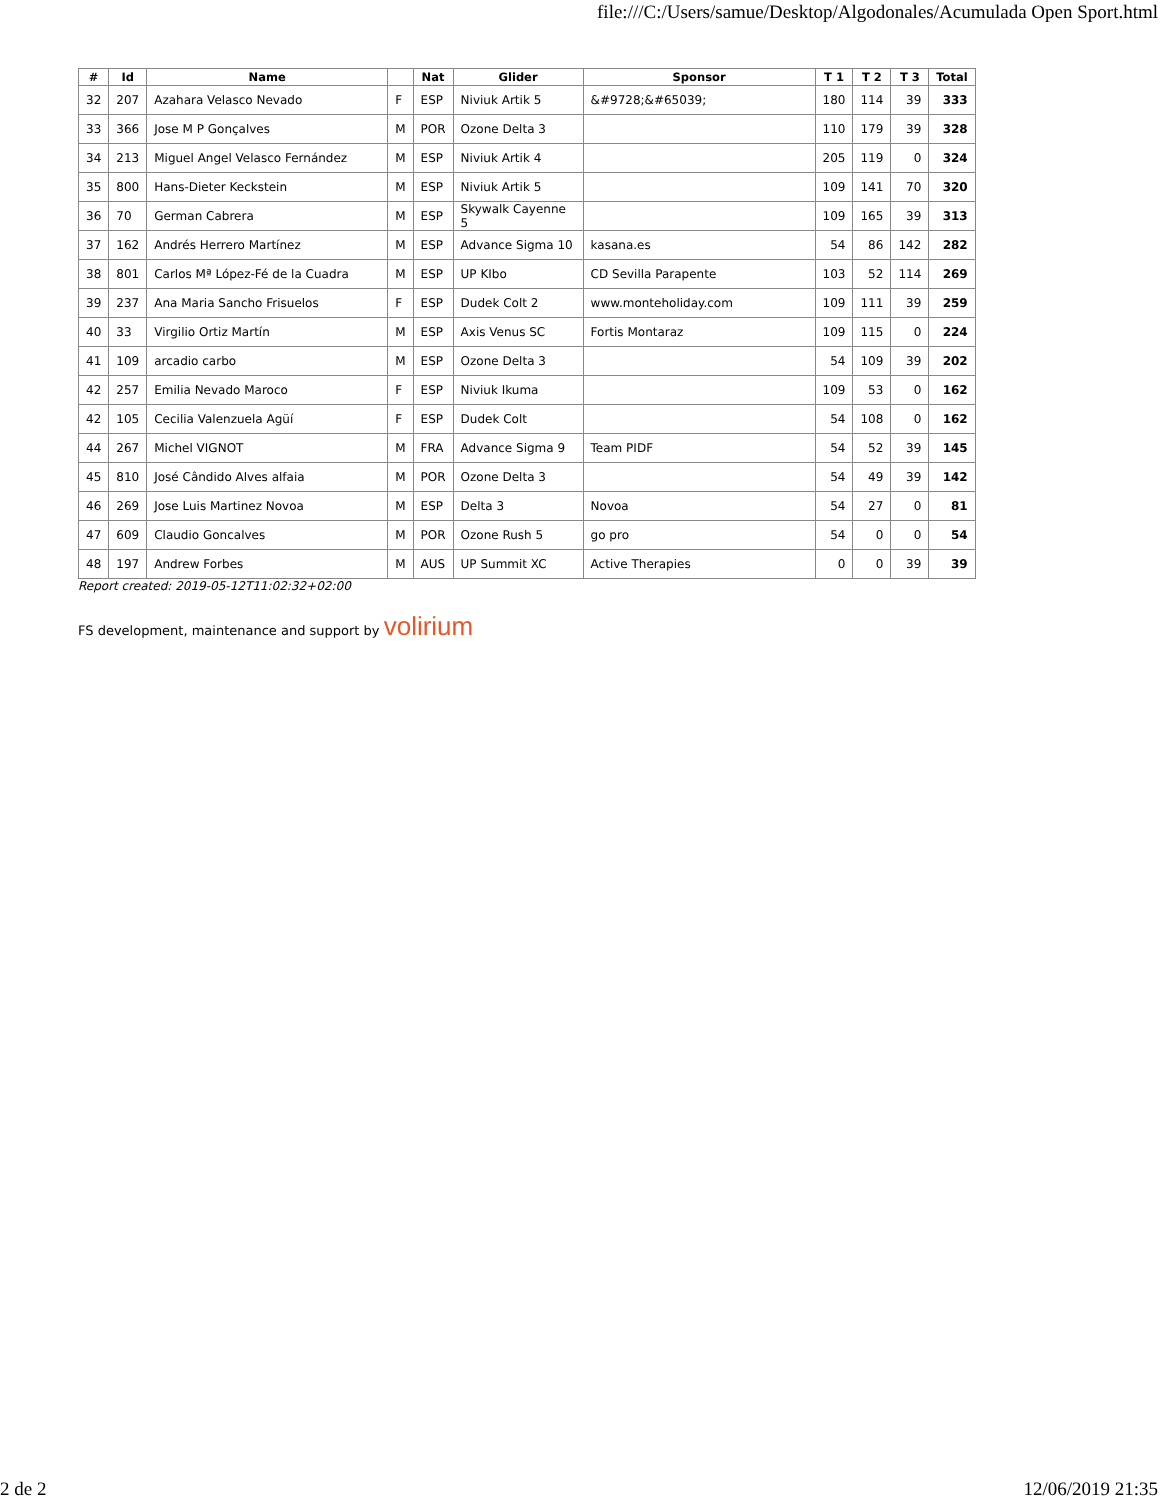file:///C:/Users/samue/Desktop/Algodonales/Acumulada Open Sport.html
| # | Id | Name | | Nat | Glider | Sponsor | T 1 | T 2 | T 3 | Total |
| --- | --- | --- | --- | --- | --- | --- | --- | --- | --- | --- |
| 32 | 207 | Azahara Velasco Nevado | F | ESP | Niviuk Artik 5 | &#9728;&#65039; | 180 | 114 | 39 | 333 |
| 33 | 366 | Jose M P Gonçalves | M | POR | Ozone Delta 3 | | 110 | 179 | 39 | 328 |
| 34 | 213 | Miguel Angel Velasco Fernández | M | ESP | Niviuk Artik 4 | | 205 | 119 | 0 | 324 |
| 35 | 800 | Hans-Dieter Keckstein | M | ESP | Niviuk Artik 5 | | 109 | 141 | 70 | 320 |
| 36 | 70 | German Cabrera | M | ESP | Skywalk Cayenne 5 | | 109 | 165 | 39 | 313 |
| 37 | 162 | Andrés Herrero Martínez | M | ESP | Advance Sigma 10 | kasana.es | 54 | 86 | 142 | 282 |
| 38 | 801 | Carlos Mª López-Fé de la Cuadra | M | ESP | UP KIbo | CD Sevilla Parapente | 103 | 52 | 114 | 269 |
| 39 | 237 | Ana Maria Sancho Frisuelos | F | ESP | Dudek Colt 2 | www.monteholiday.com | 109 | 111 | 39 | 259 |
| 40 | 33 | Virgilio Ortiz Martín | M | ESP | Axis Venus SC | Fortis Montaraz | 109 | 115 | 0 | 224 |
| 41 | 109 | arcadio carbo | M | ESP | Ozone Delta 3 | | 54 | 109 | 39 | 202 |
| 42 | 257 | Emilia Nevado Maroco | F | ESP | Niviuk Ikuma | | 109 | 53 | 0 | 162 |
| 42 | 105 | Cecilia Valenzuela Agüí | F | ESP | Dudek Colt | | 54 | 108 | 0 | 162 |
| 44 | 267 | Michel VIGNOT | M | FRA | Advance Sigma 9 | Team PIDF | 54 | 52 | 39 | 145 |
| 45 | 810 | José Cândido Alves alfaia | M | POR | Ozone Delta 3 | | 54 | 49 | 39 | 142 |
| 46 | 269 | Jose Luis Martinez Novoa | M | ESP | Delta 3 | Novoa | 54 | 27 | 0 | 81 |
| 47 | 609 | Claudio Goncalves | M | POR | Ozone Rush 5 | go pro | 54 | 0 | 0 | 54 |
| 48 | 197 | Andrew Forbes | M | AUS | UP Summit XC | Active Therapies | 0 | 0 | 39 | 39 |
Report created: 2019-05-12T11:02:32+02:00
FS development, maintenance and support by volirium
2 de 2 12/06/2019 21:35